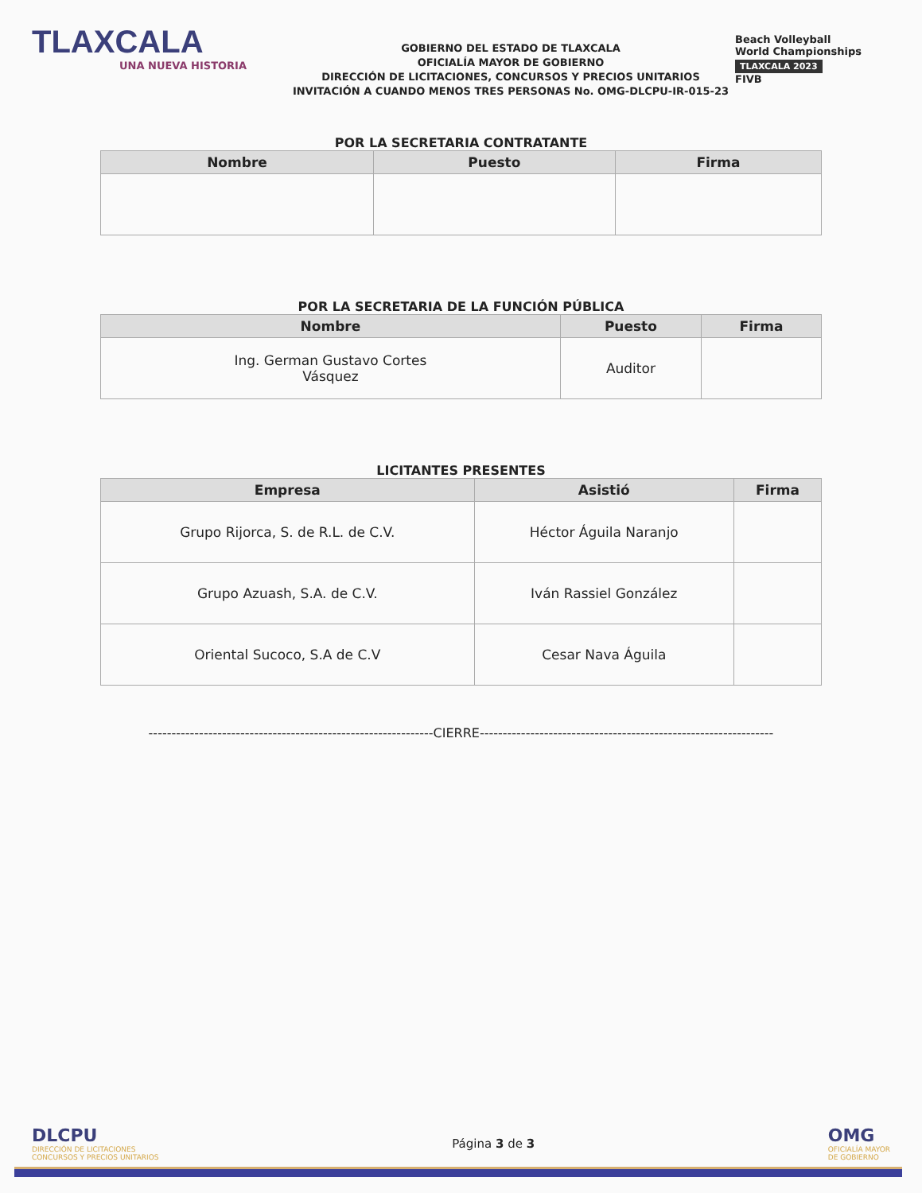TLAXCALA
UNA NUEVA HISTORIA
GOBIERNO DEL ESTADO DE TLAXCALA
OFICIALÍA MAYOR DE GOBIERNO
DIRECCIÓN DE LICITACIONES, CONCURSOS Y PRECIOS UNITARIOS
INVITACIÓN A CUANDO MENOS TRES PERSONAS No. OMG-DLCPU-IR-015-23
Beach Volleyball
World Championships
TLAXCALA 2023
FIVB
POR LA SECRETARIA CONTRATANTE
| Nombre | Puesto | Firma |
| --- | --- | --- |
POR LA SECRETARIA DE LA FUNCIÓN PÚBLICA
| Nombre | Puesto | Firma |
| --- | --- | --- |
| Ing. German Gustavo Cortes Vásquez | Auditor | |
LICITANTES PRESENTES
| Empresa | Asistió | Firma |
| --- | --- | --- |
| Grupo Rijorca, S. de R.L. de C.V. | Héctor Águila Naranjo | |
| Grupo Azuash, S.A. de C.V. | Iván Rassiel González | |
| Oriental Sucoco, S.A de C.V | Cesar Nava Águila | |
--------------------------------------------------------------CIERRE----------------------------------------------------------------
DLCPU
DIRECCIÓN DE LICITACIONES
CONCURSOS Y PRECIOS UNITARIOS
Página 3 de 3
OMG
OFICIALÍA MAYOR
DE GOBIERNO